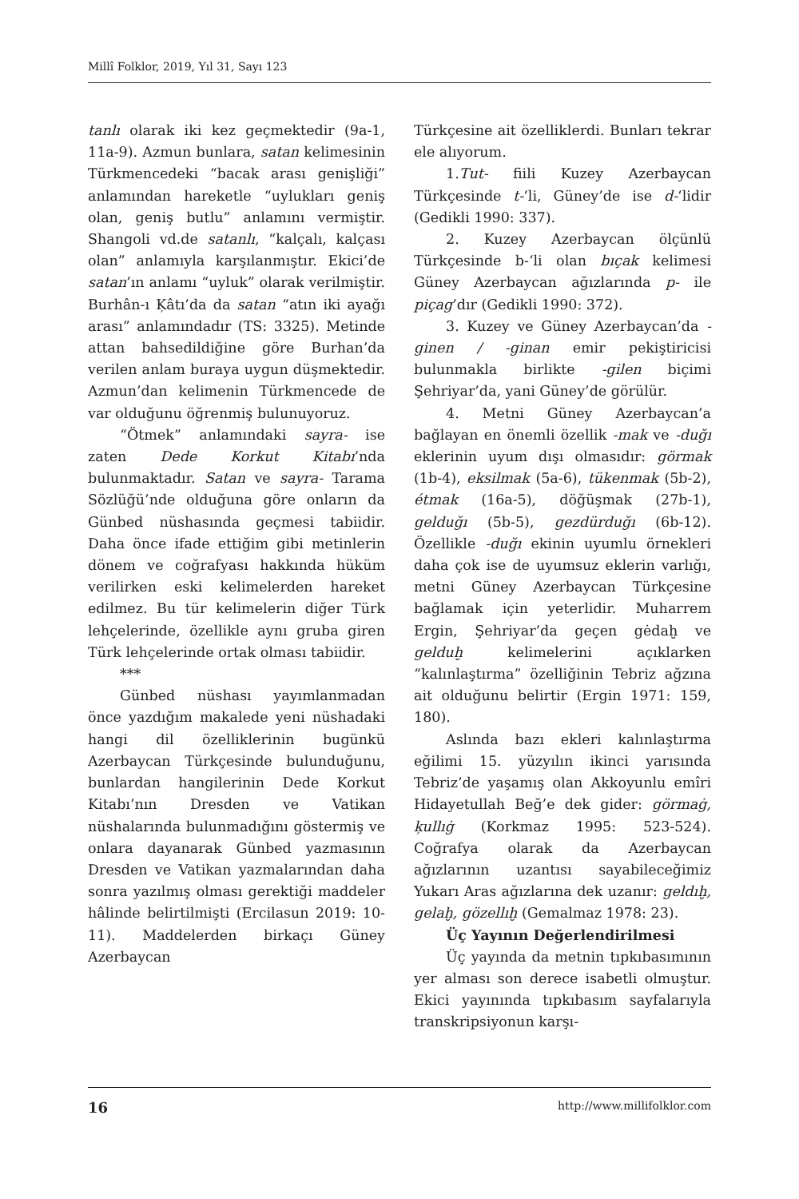Millî Folklor, 2019, Yıl 31, Sayı 123
tanlı olarak iki kez geçmektedir (9a-1, 11a-9). Azmun bunlara, satan kelimesinin Türkmencedeki “bacak arası genişliği” anlamından hareketle “uylukları geniş olan, geniş butlu” anlamını vermiştir. Shangoli vd.de satanlı, “kalçalı, kalçası olan” anlamıyla karşılanmıştır. Ekici’de satan’ın anlamı “uyluk” olarak verilmiştir. Burhân-ı Ķâtı’da da satan “atın iki ayağı arası” anlamındadır (TS: 3325). Metinde attan bahsedildiğine göre Burhan’da verilen anlam buraya uygun düşmektedir. Azmun’dan kelimenin Türkmencede de var olduğunu öğrenmiş bulunuyoruz.
“Ötmek” anlamındaki sayra- ise zaten Dede Korkut Kitabı’nda bulunmaktadır. Satan ve sayra- Tarama Sözlüğü’nde olduğuna göre onların da Günbed nüshasında geçmesi tabiidir. Daha önce ifade ettiğim gibi metinlerin dönem ve coğrafyası hakkında hüküm verilirken eski kelimelerden hareket edilmez. Bu tür kelimelerin diğer Türk lehçelerinde, özellikle aynı gruba giren Türk lehçelerinde ortak olması tabiidir.
***
Günbed nüshası yayımlanmadan önce yazdığım makalede yeni nüshadaki hangi dil özelliklerinin bugünkü Azerbaycan Türkçesinde bulunduğunu, bunlardan hangilerinin Dede Korkut Kitabı’nın Dresden ve Vatikan nüshalarında bulunmadığını göstermiş ve onlara dayanarak Günbed yazmasının Dresden ve Vatikan yazmalarından daha sonra yazılmış olması gerektiği maddeler hâlinde belirtilmişti (Ercilasun 2019: 10-11). Maddelerden birkaçı Güney Azerbaycan
Türkçesine ait özelliklerdi. Bunları tekrar ele alıyorum.
1.Tut- fiili Kuzey Azerbaycan Türkçesinde t-‘li, Güney’de ise d-‘lidir (Gedikli 1990: 337).
2. Kuzey Azerbaycan ölçünlü Türkçesinde b-‘li olan bıçak kelimesi Güney Azerbaycan ağızlarında p- ile piçag’dır (Gedikli 1990: 372).
3. Kuzey ve Güney Azerbaycan’da -ginen / -ginan emir pekiştiricisi bulunmakla birlikte -gilen biçimi Şehriyar’da, yani Güney’de görülür.
4. Metni Güney Azerbaycan’a bağlayan en önemli özellik -mak ve -duğı eklerinin uyum dışı olmasıdır: görmak (1b-4), eksilmak (5a-6), tükenmak (5b-2), étmak (16a-5), döğüşmak (27b-1), gelduğı (5b-5), gezdürduğı (6b-12). Özellikle -duğı ekinin uyumlu örnekleri daha çok ise de uyumsuz eklerin varlığı, metni Güney Azerbaycan Türkçesine bağlamak için yeterlidir. Muharrem Ergin, Şehriyar’da geçen gėdaḫ ve gelduḫ kelimelerini açıklarken “kalınlaştırma” özelliğinin Tebriz ağzına ait olduğunu belirtir (Ergin 1971: 159, 180).
Aslında bazı ekleri kalınlaştırma eğilimi 15. yüzyılın ikinci yarısında Tebriz’de yaşamış olan Akkoyunlu emîri Hidayetullah Beğ’e dek gider: görmaġ, ķullıġ (Korkmaz 1995: 523-524). Coğrafya olarak da Azerbaycan ağızlarının uzantısı sayabileceğimiz Yukarı Aras ağızlarına dek uzanır: geldıḫ, gelaḫ, gözellıḫ (Gemalmaz 1978: 23).
Üç Yayının Değerlendirilmesi
Üç yayında da metnin tıpkıbasımının yer alması son derece isabetli olmuştur. Ekici yayınında tıpkıbasım sayfalarıyla transkripsiyonun karşı-
16 http://www.millifolklor.com